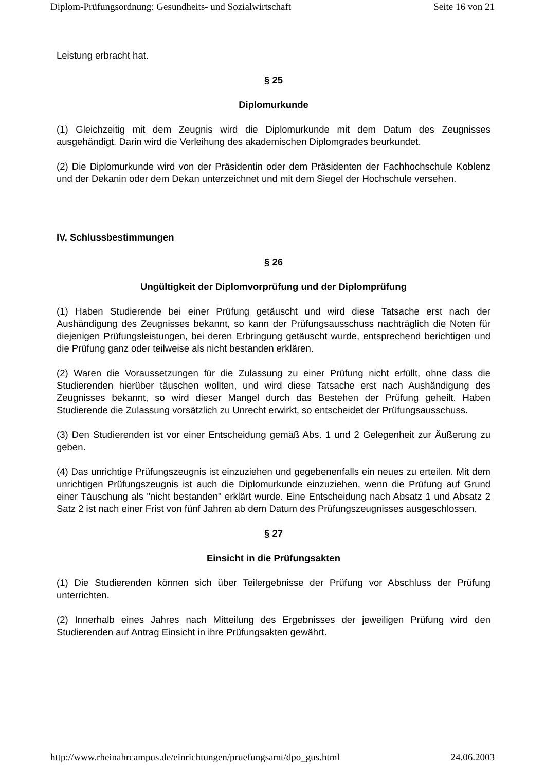Diplom-Prüfungsordnung: Gesundheits- und Sozialwirtschaft Seite 16 von 21
Leistung erbracht hat.
§ 25
Diplomurkunde
(1) Gleichzeitig mit dem Zeugnis wird die Diplomurkunde mit dem Datum des Zeugnisses ausgehändigt. Darin wird die Verleihung des akademischen Diplomgrades beurkundet.
(2) Die Diplomurkunde wird von der Präsidentin oder dem Präsidenten der Fachhochschule Koblenz und der Dekanin oder dem Dekan unterzeichnet und mit dem Siegel der Hochschule versehen.
IV. Schlussbestimmungen
§ 26
Ungültigkeit der Diplomvorprüfung und der Diplomprüfung
(1) Haben Studierende bei einer Prüfung getäuscht und wird diese Tatsache erst nach der Aushändigung des Zeugnisses bekannt, so kann der Prüfungsausschuss nachträglich die Noten für diejenigen Prüfungsleistungen, bei deren Erbringung getäuscht wurde, entsprechend berichtigen und die Prüfung ganz oder teilweise als nicht bestanden erklären.
(2) Waren die Voraussetzungen für die Zulassung zu einer Prüfung nicht erfüllt, ohne dass die Studierenden hierüber täuschen wollten, und wird diese Tatsache erst nach Aushändigung des Zeugnisses bekannt, so wird dieser Mangel durch das Bestehen der Prüfung geheilt. Haben Studierende die Zulassung vorsätzlich zu Unrecht erwirkt, so entscheidet der Prüfungsausschuss.
(3) Den Studierenden ist vor einer Entscheidung gemäß Abs. 1 und 2 Gelegenheit zur Äußerung zu geben.
(4) Das unrichtige Prüfungszeugnis ist einzuziehen und gegebenenfalls ein neues zu erteilen. Mit dem unrichtigen Prüfungszeugnis ist auch die Diplomurkunde einzuziehen, wenn die Prüfung auf Grund einer Täuschung als "nicht bestanden" erklärt wurde. Eine Entscheidung nach Absatz 1 und Absatz 2 Satz 2 ist nach einer Frist von fünf Jahren ab dem Datum des Prüfungszeugnisses ausgeschlossen.
§ 27
Einsicht in die Prüfungsakten
(1) Die Studierenden können sich über Teilergebnisse der Prüfung vor Abschluss der Prüfung unterrichten.
(2) Innerhalb eines Jahres nach Mitteilung des Ergebnisses der jeweiligen Prüfung wird den Studierenden auf Antrag Einsicht in ihre Prüfungsakten gewährt.
http://www.rheinahrcampus.de/einrichtungen/pruefungsamt/dpo_gus.html 24.06.2003